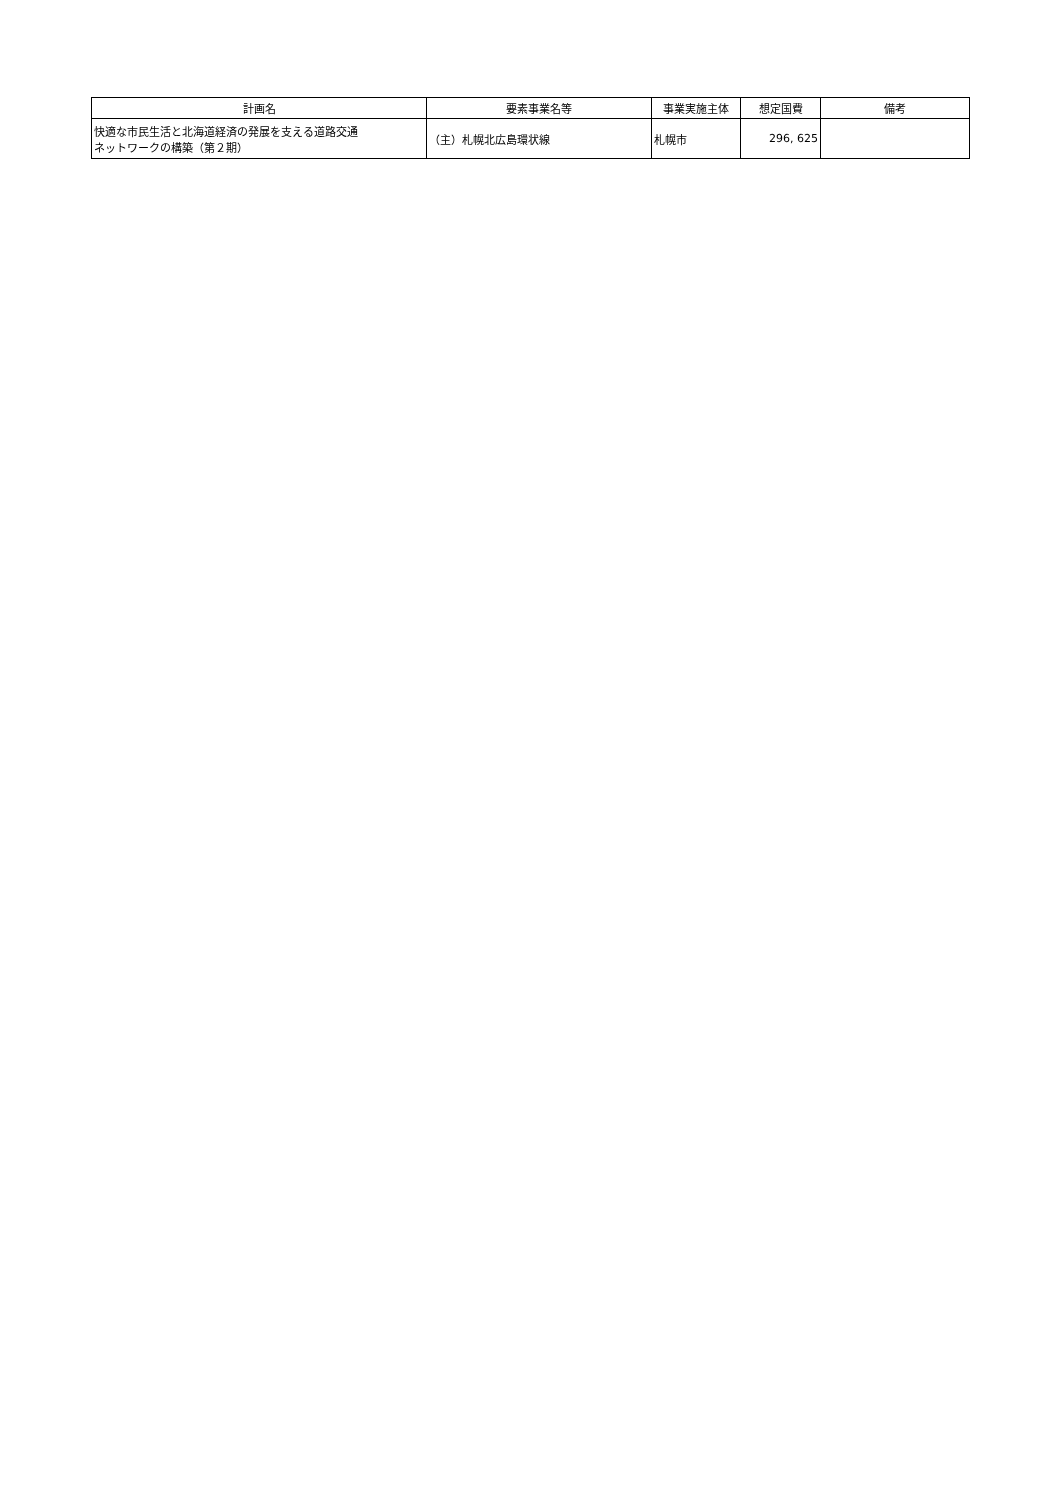| 計画名 | 要素事業名等 | 事業実施主体 | 想定国費 | 備考 |
| --- | --- | --- | --- | --- |
| 快適な市民生活と北海道経済の発展を支える道路交通 ネットワークの構築（第２期） | （主）札幌北広島環状線 | 札幌市 | 296, 625 | |